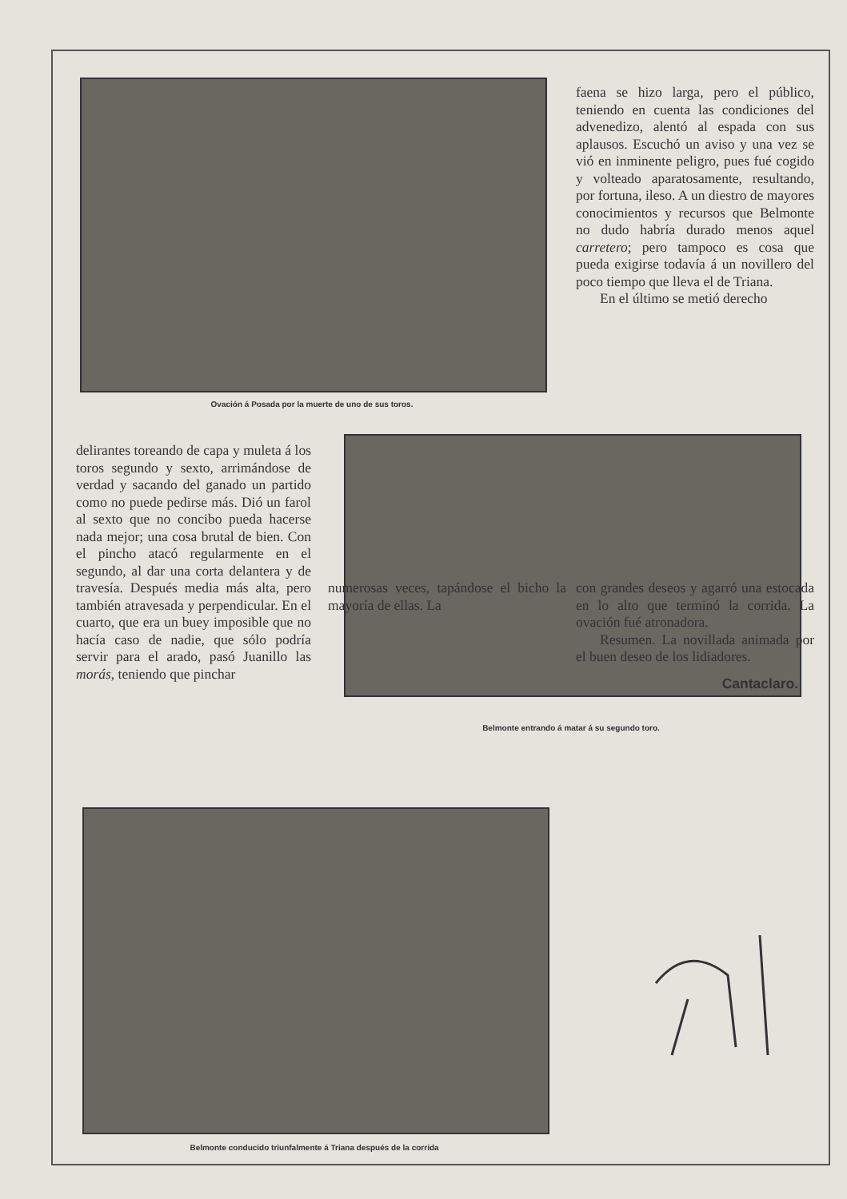Ovación á Posada por la muerte de uno de sus toros.
faena se hizo larga, pero el público, teniendo en cuenta las condiciones del advenedizo, alentó al espada con sus aplausos. Escuchó un aviso y una vez se vió en inminente peligro, pues fué cogido y volteado aparatosamente, resultando, por fortuna, ileso. A un diestro de mayores conocimientos y recursos que Belmonte no dudo habría durado menos aquel carretero; pero tampoco es cosa que pueda exigirse todavía á un novillero del poco tiempo que lleva el de Triana.
En el último se metió derecho
delirantes toreando de capa y muleta á los toros segundo y sexto, arrimándose de verdad y sacando del ganado un partido como no puede pedirse más. Dió un farol al sexto que no concibo pueda hacerse nada mejor; una cosa brutal de bien. Con el pincho atacó regularmente en el segundo, al dar una corta delantera y de travesía. Después media más alta, pero también atravesada y perpendicular. En el cuarto, que era un buey imposible que no hacía caso de nadie, que sólo podría servir para el arado, pasó Juanillo las morás, teniendo que pinchar
Belmonte entrando á matar á su segundo toro.
numerosas veces, tapándose el bicho la mayoría de ellas. La
con grandes deseos y agarró una estocada en lo alto que terminó la corrida. La ovación fué atronadora.
Resumen. La novillada animada por el buen deseo de los lidiadores.
Cantaclaro.
Belmonte conducido triunfalmente á Triana después de la corrida